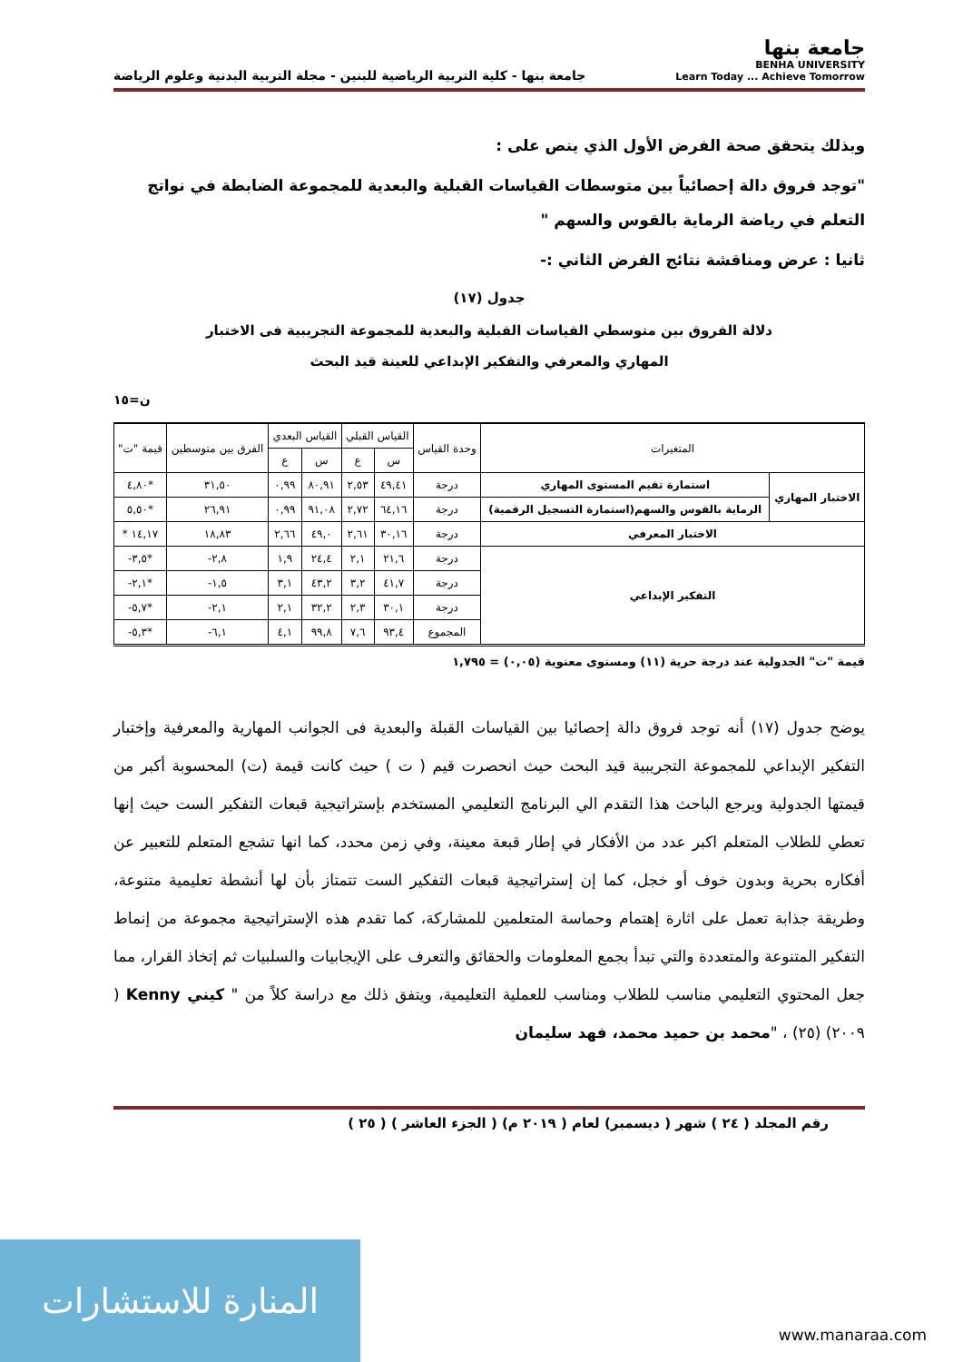جامعة بنها
BENHA UNIVERSITY
Learn Today ... Achieve Tomorrow
جامعة بنها - كلية التربية الرياضية للبنين - مجلة التربية البدنية وعلوم الرياضة
وبذلك يتحقق صحة الفرض الأول الذي ينص على :
"توجد فروق دالة إحصائياً بين متوسطات القياسات القبلية والبعدية للمجموعة الضابطة في نواتج التعلم في رياضة الرماية بالقوس والسهم "
ثانيا : عرض ومناقشة نتائج الفرض الثاني :-
جدول (١٧)
دلالة الفروق بين متوسطي القياسات القبلية والبعدية للمجموعة التجريبية فى الاختبار
المهاري والمعرفي والتفكير الإبداعي للعينة قيد البحث
ن=١٥
| المتغيرات | | وحدة القياس | القياس القبلي | | القياس البعدي | | الفرق بين متوسطين | قيمة "ت" |
| --- | --- | --- | --- | --- | --- | --- | --- | --- |
| | | | س | ع | س | ع | | |
| الاختبار المهاري | استمارة تقيم المستوى المهاري | درجة | ٤٩,٤١ | ٢,٥٣ | ٨٠,٩١ | ٠,٩٩ | ٣١,٥٠ | *٤,٨٠ |
| | الرماية بالقوس والسهم(استمارة التسجيل الرقمية) | درجة | ٦٤,١٦ | ٢,٧٢ | ٩١,٠٨ | ٠,٩٩ | ٢٦,٩١ | *٥,٥٠ |
| الاختبار المعرفي | | درجة | ٣٠,١٦ | ٢,٦١ | ٤٩,٠ | ٢,٦٦ | ١٨,٨٣ | ١٤,١٧ * |
| التفكير الإبداعي | | درجة | ٢١,٦ | ٢,١ | ٢٤,٤ | ١,٩ | ٢,٨- | *٣,٥- |
| | | درجة | ٤١,٧ | ٣,٢ | ٤٣,٢ | ٣,١ | ١,٥- | *٢,١- |
| | | درجة | ٣٠,١ | ٢,٣ | ٣٢,٢ | ٢,١ | ٢,١- | *٥,٧- |
| | | المجموع | ٩٣,٤ | ٧,٦ | ٩٩,٨ | ٤,١ | ٦,١- | *٥,٣- |
قيمة "ت" الجدولية عند درجة حرية (١١) ومستوى معنوية (٠,٠٥) = ١,٧٩٥
يوضح جدول (١٧) أنه توجد فروق دالة إحصائيا بين القياسات القبلة والبعدية فى الجوانب المهارية والمعرفية وإختبار التفكير الإبداعي للمجموعة التجريبية قيد البحث حيث انحصرت قيم ( ت ) حيث كانت قيمة (ت) المحسوبة أكبر من قيمتها الجدولية ويرجع الباحث هذا التقدم الي البرنامج التعليمي المستخدم بإستراتيجية قبعات التفكير الست حيث إنها تعطي للطلاب المتعلم اكبر عدد من الأفكار في إطار قبعة معينة، وفي زمن محدد، كما انها تشجع المتعلم للتعبير عن أفكاره بحرية وبدون خوف أو خجل، كما إن إستراتيجية قبعات التفكير الست تتمتاز بأن لها أنشطة تعليمية متنوعة، وطريقة جذابة تعمل على اثارة إهتمام وحماسة المتعلمين للمشاركة، كما تقدم هذه الإستراتيجية مجموعة من إنماط التفكير المتنوعة والمتعددة والتي تبدأ بجمع المعلومات والحقائق والتعرف على الإيجابيات والسلبيات ثم إتخاذ القرار، مما جعل المحتوي التعليمي مناسب للطلاب ومناسب للعملية التعليمية، ويتفق ذلك مع دراسة كلاً من " كيني Kenny ( ٢٠٠٩) (٢٥) ، "محمد بن حميد محمد، فهد سليمان
رقم المجلد ( ٢٤ ) شهر ( ديسمبر) لعام ( ٢٠١٩ م) ( الجزء العاشر ) ( ٢٥ )
المنارة للاستشارات
www.manaraa.com